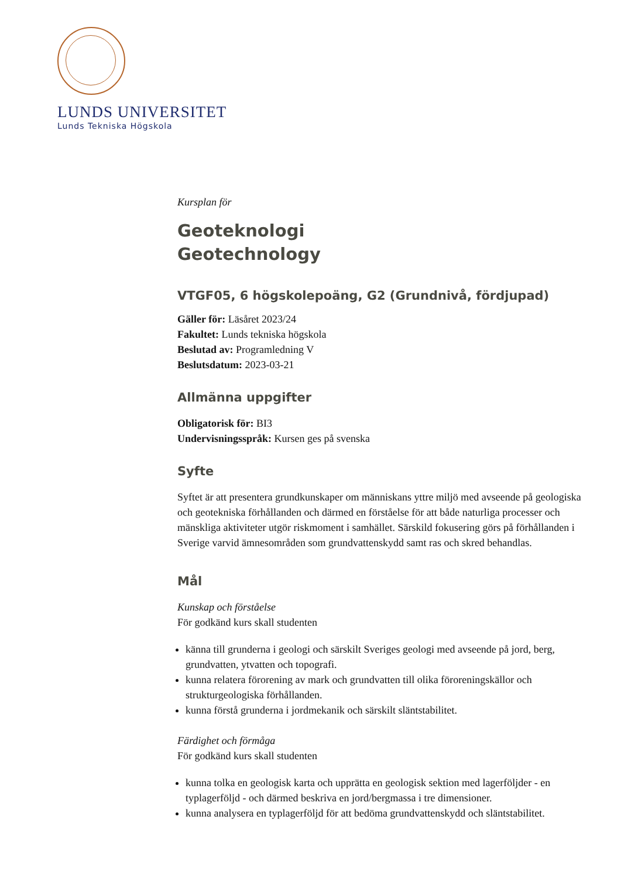LUNDS UNIVERSITET
Lunds Tekniska Högskola
Kursplan för
Geoteknologi
Geotechnology
VTGF05, 6 högskolepoäng, G2 (Grundnivå, fördjupad)
Gäller för: Läsåret 2023/24
Fakultet: Lunds tekniska högskola
Beslutad av: Programledning V
Beslutsdatum: 2023-03-21
Allmänna uppgifter
Obligatorisk för: BI3
Undervisningsspråk: Kursen ges på svenska
Syfte
Syftet är att presentera grundkunskaper om människans yttre miljö med avseende på geologiska och geotekniska förhållanden och därmed en förståelse för att både naturliga processer och mänskliga aktiviteter utgör riskmoment i samhället. Särskild fokusering görs på förhållanden i Sverige varvid ämnesområden som grundvattenskydd samt ras och skred behandlas.
Mål
Kunskap och förståelse
För godkänd kurs skall studenten
känna till grunderna i geologi och särskilt Sveriges geologi med avseende på jord, berg, grundvatten, ytvatten och topografi.
kunna relatera förorening av mark och grundvatten till olika föroreningskällor och strukturgeologiska förhållanden.
kunna förstå grunderna i jordmekanik och särskilt släntstabilitet.
Färdighet och förmåga
För godkänd kurs skall studenten
kunna tolka en geologisk karta och upprätta en geologisk sektion med lagerföljder - en typlagerföljd - och därmed beskriva en jord/bergmassa i tre dimensioner.
kunna analysera en typlagerföljd för att bedöma grundvattenskydd och släntstabilitet.